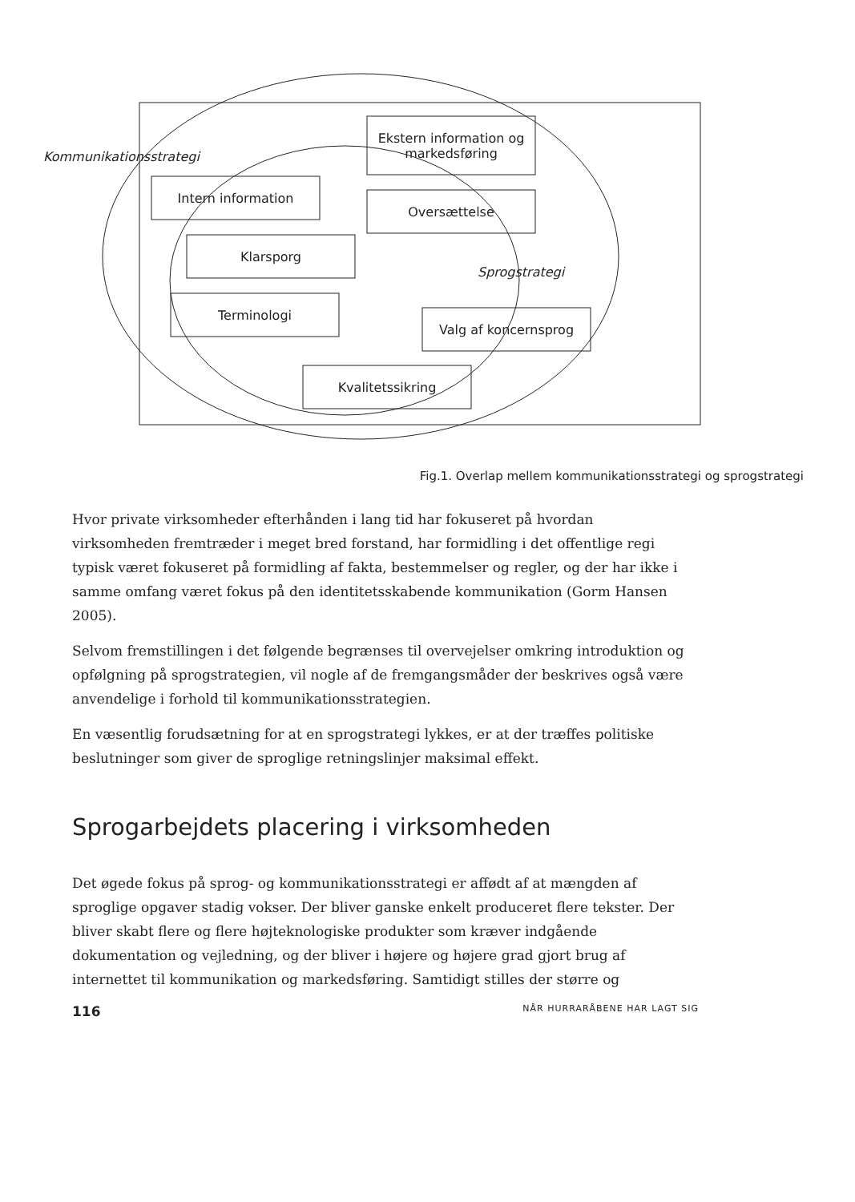Kommunikationsstrategi
Ekstern information og markedsføring
Intern information
Oversættelse
Klarsporg
Sprogstrategi
Terminologi
Valg af koncernsprog
Kvalitetssikring
Fig.1. Overlap mellem kommunikationsstrategi og sprogstrategi
Hvor private virksomheder efterhånden i lang tid har fokuseret på hvordan virksomheden fremtræder i meget bred forstand, har formidling i det offentlige regi typisk været fokuseret på formidling af fakta, bestemmelser og regler, og der har ikke i samme omfang været fokus på den identitetsskabende kommunikation (Gorm Hansen 2005).
Selvom fremstillingen i det følgende begrænses til overvejelser omkring introduktion og opfølgning på sprogstrategien, vil nogle af de fremgangsmåder der beskrives også være anvendelige i forhold til kommunikationsstrategien.
En væsentlig forudsætning for at en sprogstrategi lykkes, er at der træffes politiske beslutninger som giver de sproglige retningslinjer maksimal effekt.
Sprogarbejdets placering i virksomheden
Det øgede fokus på sprog- og kommunikationsstrategi er affødt af at mængden af sproglige opgaver stadig vokser. Der bliver ganske enkelt produceret flere tekster. Der bliver skabt flere og flere højteknologiske produkter som kræver indgående dokumentation og vejledning, og der bliver i højere og højere grad gjort brug af internettet til kommunikation og markedsføring. Samtidigt stilles der større og
116 NÅR HURRARÅBENE HAR LAGT SIG